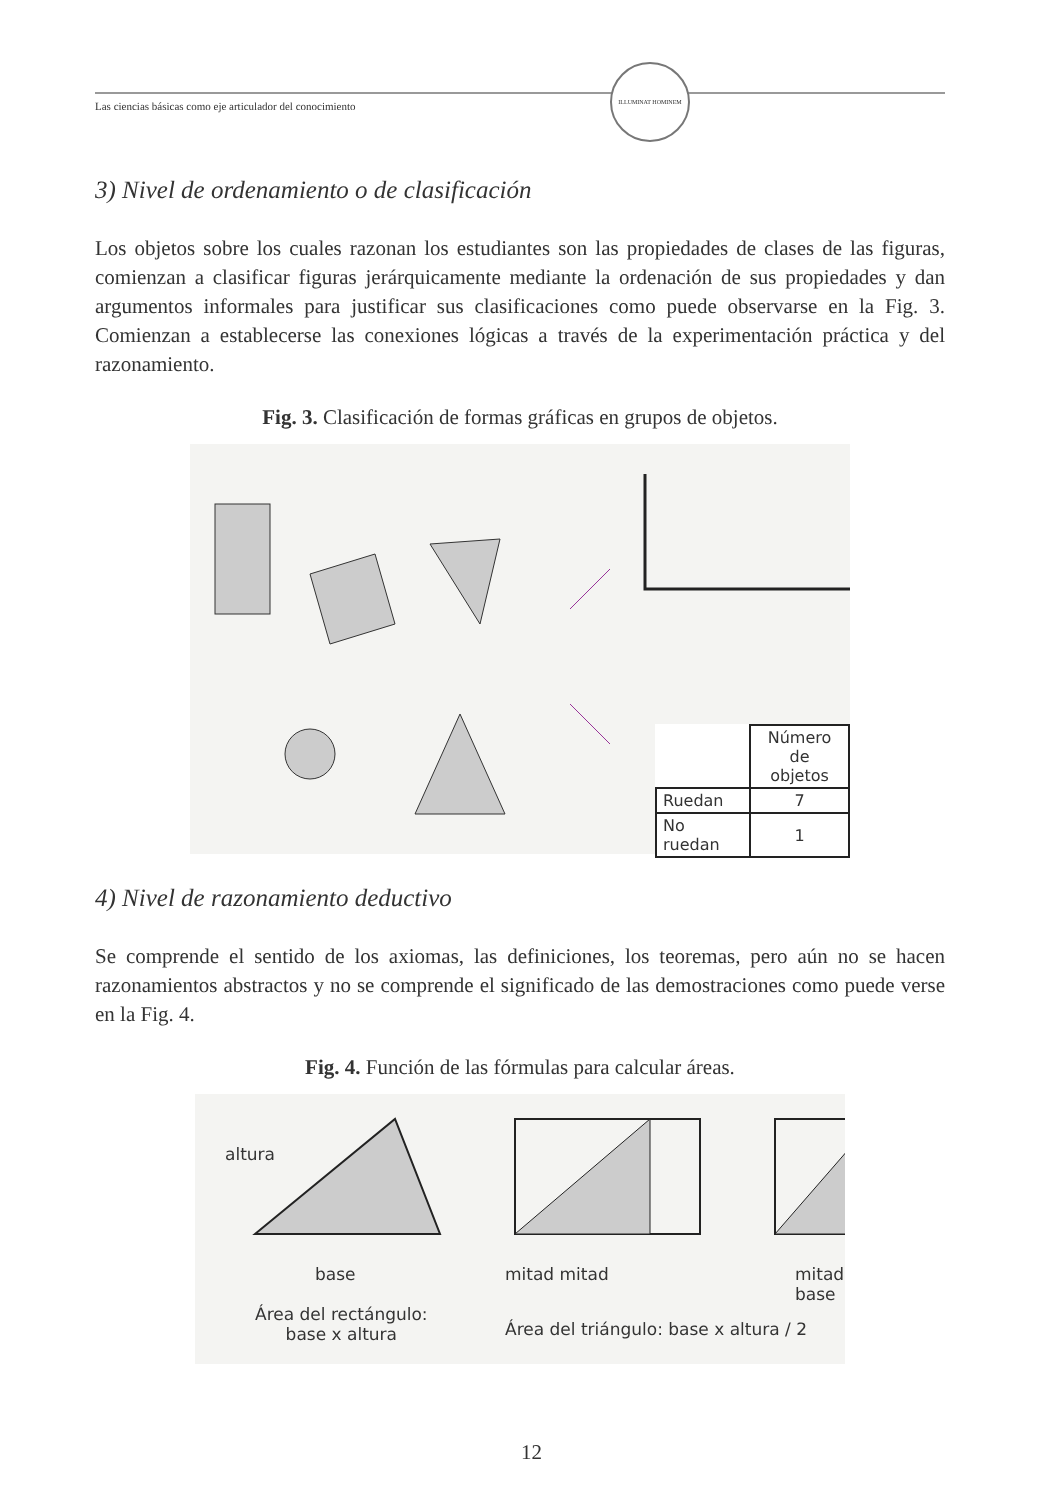Las ciencias básicas como eje articulador del conocimiento
ILLUMINAT HOMINEM
3) Nivel de ordenamiento o de clasificación
Los objetos sobre los cuales razonan los estudiantes son las propiedades de clases de las figuras, comienzan a clasificar figuras jerárquicamente mediante la ordenación de sus propiedades y dan argumentos informales para justificar sus clasificaciones como puede observarse en la Fig. 3. Comienzan a establecerse las conexiones lógicas a través de la experimentación práctica y del razonamiento.
Fig. 3. Clasificación de formas gráficas en grupos de objetos.
| | Número de objetos |
| Ruedan | 7 |
| No ruedan | 1 |
4) Nivel de razonamiento deductivo
Se comprende el sentido de los axiomas, las definiciones, los teoremas, pero aún no se hacen razonamientos abstractos y no se comprende el significado de las demostraciones como puede verse en la Fig. 4.
Fig. 4. Función de las fórmulas para calcular áreas.
base mitad mitad mitad base
altura
Área del rectángulo:
base x altura
Área del triángulo: base x altura / 2
12